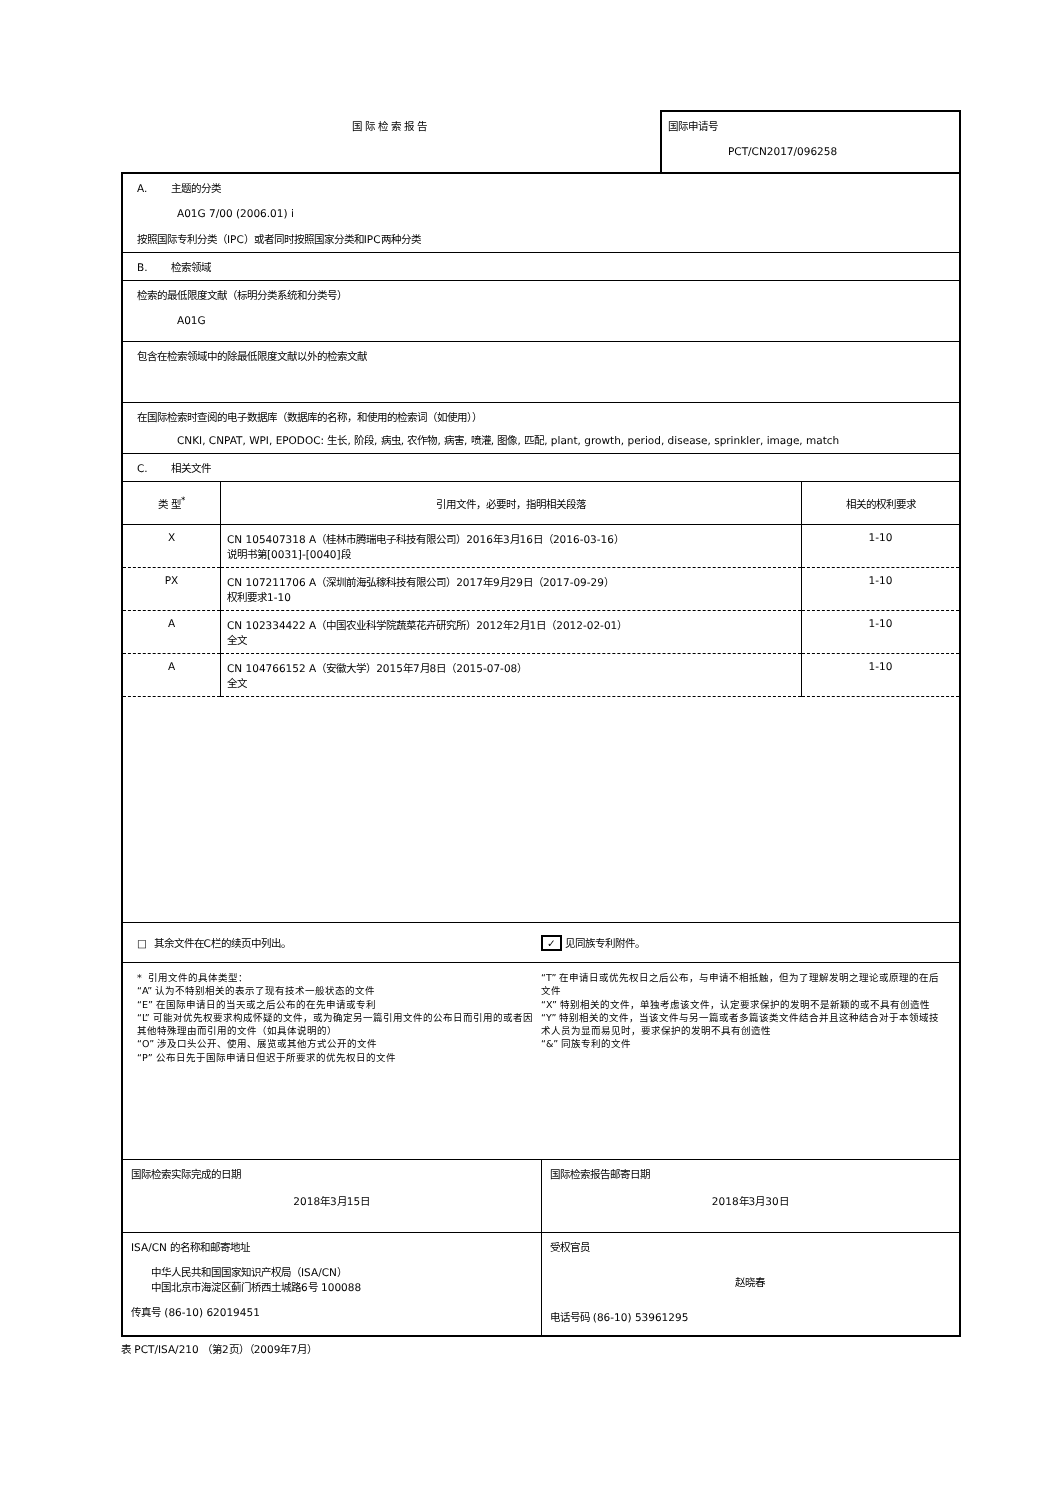国际检索报告 国际申请号
PCT/CN2017/096258
A. 主题的分类
A01G 7/00 (2006.01) i
按照国际专利分类（IPC）或者同时按照国家分类和IPC两种分类
B. 检索领域
检索的最低限度文献（标明分类系统和分类号）
A01G
包含在检索领域中的除最低限度文献以外的检索文献
在国际检索时查阅的电子数据库（数据库的名称，和使用的检索词（如使用））
CNKI, CNPAT, WPI, EPODOC: 生长, 阶段, 病虫, 农作物, 病害, 喷灌, 图像, 匹配, plant, growth, period, disease, sprinkler, image, match
C. 相关文件
| 类 型<sup>*</sup> | 引用文件，必要时，指明相关段落 | 相关的权利要求 |
| --- | --- | --- |
| X | CN 105407318 A（桂林市腾瑞电子科技有限公司）2016年3月16日（2016-03-16） 说明书第[0031]-[0040]段 | 1-10 |
| PX | CN 107211706 A（深圳前海弘稼科技有限公司）2017年9月29日（2017-09-29） 权利要求1-10 | 1-10 |
| A | CN 102334422 A（中国农业科学院蔬菜花卉研究所）2012年2月1日（2012-02-01） 全文 | 1-10 |
| A | CN 104766152 A（安徽大学）2015年7月8日（2015-07-08） 全文 | 1-10 |
□ 其余文件在C栏的续页中列出。 ✓ 见同族专利附件。
* 引用文件的具体类型：
“A” 认为不特别相关的表示了现有技术一般状态的文件
“E” 在国际申请日的当天或之后公布的在先申请或专利
“L” 可能对优先权要求构成怀疑的文件，或为确定另一篇引用文件的公布日而引用的或者因其他特殊理由而引用的文件（如具体说明的）
“O” 涉及口头公开、使用、展览或其他方式公开的文件
“P” 公布日先于国际申请日但迟于所要求的优先权日的文件
“T” 在申请日或优先权日之后公布，与申请不相抵触，但为了理解发明之理论或原理的在后文件
“X” 特别相关的文件，单独考虑该文件，认定要求保护的发明不是新颖的或不具有创造性
“Y” 特别相关的文件，当该文件与另一篇或者多篇该类文件结合并且这种结合对于本领域技术人员为显而易见时，要求保护的发明不具有创造性
“&” 同族专利的文件
| 国际检索实际完成的日期 2018年3月15日 | 国际检索报告邮寄日期 2018年3月30日 |
| ISA/CN 的名称和邮寄地址 中华人民共和国国家知识产权局（ISA/CN） 中国北京市海淀区蓟门桥西土城路6号 100088 传真号 (86-10) 62019451 | 受权官员 赵晓春 电话号码 (86-10) 53961295 |
表 PCT/ISA/210 （第2页）（2009年7月）